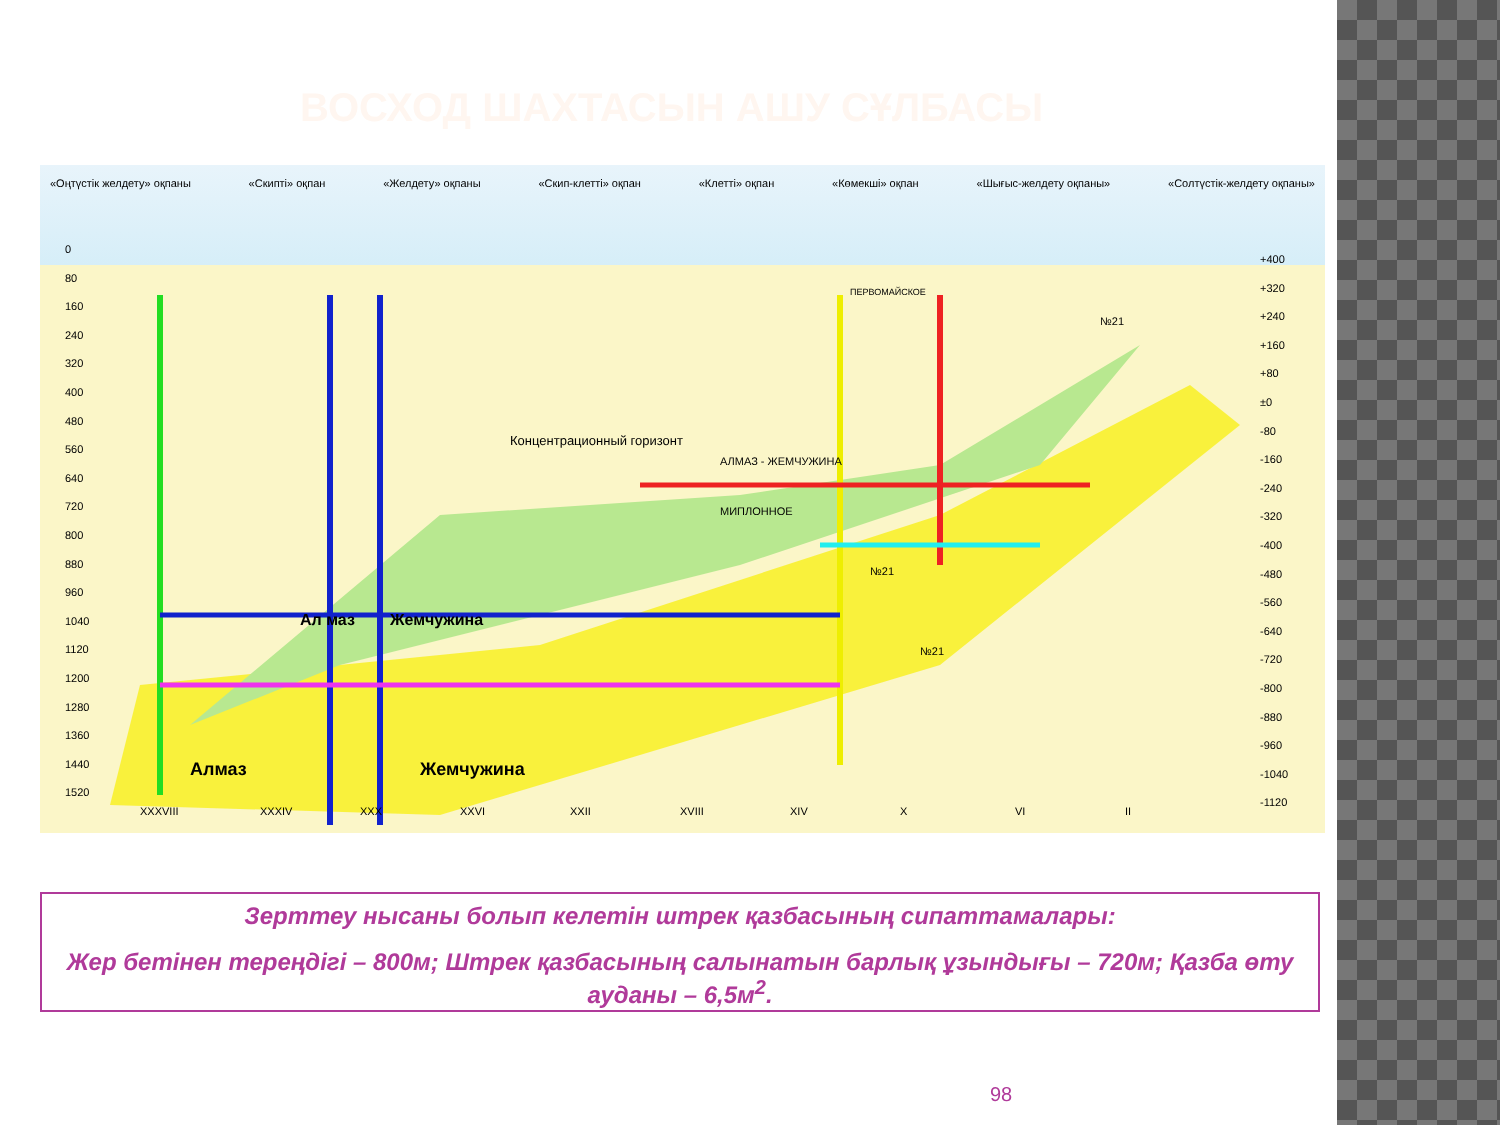ВОСХОД ШАХТАСЫН АШУ СҰЛБАСЫ
«Оңтүстік желдету» оқпаны «Скипті» оқпан «Желдету» оқпаны «Скип-клетті» оқпан «Клетті» оқпан «Көмекші» оқпан «Шығыс-желдету оқпаны» «Солтүстік-желдету оқпаны»
Концентрационный горизонт
Ал маз
Жемчужина
Алмаз
Жемчужина
ПЕРВОМАЙСКОЕ
АЛМАЗ - ЖЕМЧУЖИНА
МИПЛОННОЕ
№21
№21
№21
XXXVIII
XXXIV
XXX
XXVI
XXII
XVIII
XIV
X
VI
II
0
80
160
240
320
400
480
560
640
720
800
880
960
1040
1120
1200
1280
1360
1440
1520
+400
+320
+240
+160
+80
±0
-80
-160
-240
-320
-400
-480
-560
-640
-720
-800
-880
-960
-1040
-1120
Зерттеу нысаны болып келетін штрек қазбасының сипаттамалары:
Жер бетінен тереңдігі – 800м; Штрек қазбасының салынатын барлық ұзындығы – 720м; Қазба өту ауданы – 6,5м<sup>2</sup>.
98